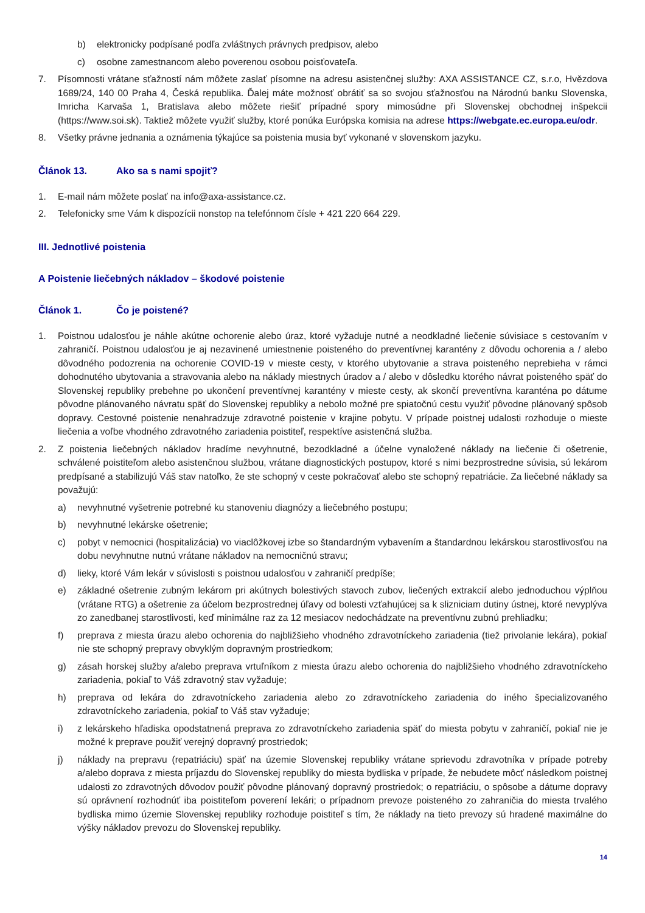b) elektronicky podpísané podľa zvláštnych právnych predpisov, alebo
c) osobne zamestnancom alebo poverenou osobou poisťovateľa.
7. Písomnosti vrátane sťažností nám môžete zaslať písomne na adresu asistenčnej služby: AXA ASSISTANCE CZ, s.r.o, Hvězdova 1689/24, 140 00 Praha 4, Česká republika. Ďalej máte možnosť obrátiť sa so svojou sťažnosťou na Národnú banku Slovenska, Imricha Karvaša 1, Bratislava alebo môžete riešiť prípadné spory mimosúdne při Slovenskej obchodnej inšpekcii (https://www.soi.sk). Taktiež môžete využiť služby, ktoré ponúka Európska komisia na adrese https://webgate.ec.europa.eu/odr.
8. Všetky právne jednania a oznámenia týkajúce sa poistenia musia byť vykonané v slovenskom jazyku.
Článok 13. Ako sa s nami spojiť?
1. E-mail nám môžete poslať na info@axa-assistance.cz.
2. Telefonicky sme Vám k dispozícii nonstop na telefónnom čísle + 421 220 664 229.
III. Jednotlivé poistenia
A Poistenie liečebných nákladov – škodové poistenie
Článok 1. Čo je poistené?
1. Poistnou udalosťou je náhle akútne ochorenie alebo úraz, ktoré vyžaduje nutné a neodkladné liečenie súvisiace s cestovaním v zahraničí. Poistnou udalosťou je aj nezavinené umiestnenie poisteného do preventívnej karantény z dôvodu ochorenia a / alebo dôvodného podozrenia na ochorenie COVID-19 v mieste cesty, v ktorého ubytovanie a strava poisteného neprebieha v rámci dohodnutého ubytovania a stravovania alebo na náklady miestnych úradov a / alebo v dôsledku ktorého návrat poisteného späť do Slovenskej republiky prebehne po ukončení preventívnej karantény v mieste cesty, ak skončí preventívna karanténa po dátume pôvodne plánovaného návratu späť do Slovenskej republiky a nebolo možné pre spiatočnú cestu využiť pôvodne plánovaný spôsob dopravy. Cestovné poistenie nenahradzuje zdravotné poistenie v krajine pobytu. V prípade poistnej udalosti rozhoduje o mieste liečenia a voľbe vhodného zdravotného zariadenia poistiteľ, respektíve asistenčná služba.
2. Z poistenia liečebných nákladov hradíme nevyhnutné, bezodkladné a účelne vynaložené náklady na liečenie či ošetrenie, schválené poistiteľom alebo asistenčnou službou, vrátane diagnostických postupov, ktoré s nimi bezprostredne súvisia, sú lekárom predpísané a stabilizujú Váš stav natoľko, že ste schopný v ceste pokračovať alebo ste schopný repatriácie. Za liečebné náklady sa považujú:
a) nevyhnutné vyšetrenie potrebné ku stanoveniu diagnózy a liečebného postupu;
b) nevyhnutné lekárske ošetrenie;
c) pobyt v nemocnici (hospitalizácia) vo viaclôžkovej izbe so štandardným vybavením a štandardnou lekárskou starostlivosťou na dobu nevyhnutne nutnú vrátane nákladov na nemocničnú stravu;
d) lieky, ktoré Vám lekár v súvislosti s poistnou udalosťou v zahraničí predpíše;
e) základné ošetrenie zubným lekárom pri akútnych bolestivých stavoch zubov, liečených extrakcií alebo jednoduchou výplňou (vrátane RTG) a ošetrenie za účelom bezprostrednej úľavy od bolesti vzťahujúcej sa k slizniciam dutiny ústnej, ktoré nevyplýva zo zanedbanej starostlivosti, keď minimálne raz za 12 mesiacov nedochádzate na preventívnu zubnú prehliadku;
f) preprava z miesta úrazu alebo ochorenia do najbližšieho vhodného zdravotníckeho zariadenia (tiež privolanie lekára), pokiaľ nie ste schopný prepravy obvyklým dopravným prostriedkom;
g) zásah horskej služby a/alebo preprava vrtuľníkom z miesta úrazu alebo ochorenia do najbližšieho vhodného zdravotníckeho zariadenia, pokiaľ to Váš zdravotný stav vyžaduje;
h) preprava od lekára do zdravotníckeho zariadenia alebo zo zdravotníckeho zariadenia do iného špecializovaného zdravotníckeho zariadenia, pokiaľ to Váš stav vyžaduje;
i) z lekárskeho hľadiska opodstatnená preprava zo zdravotníckeho zariadenia späť do miesta pobytu v zahraničí, pokiaľ nie je možné k preprave použiť verejný dopravný prostriedok;
j) náklady na prepravu (repatriáciu) späť na územie Slovenskej republiky vrátane sprievodu zdravotníka v prípade potreby a/alebo doprava z miesta príjazdu do Slovenskej republiky do miesta bydliska v prípade, že nebudete môcť následkom poistnej udalosti zo zdravotných dôvodov použiť pôvodne plánovaný dopravný prostriedok; o repatriáciu, o spôsobe a dátume dopravy sú oprávnení rozhodnúť iba poistiteľom poverení lekári; o prípadnom prevoze poisteného zo zahraničia do miesta trvalého bydliska mimo územie Slovenskej republiky rozhoduje poistiteľ s tím, že náklady na tieto prevozy sú hradené maximálne do výšky nákladov prevozu do Slovenskej republiky.
14